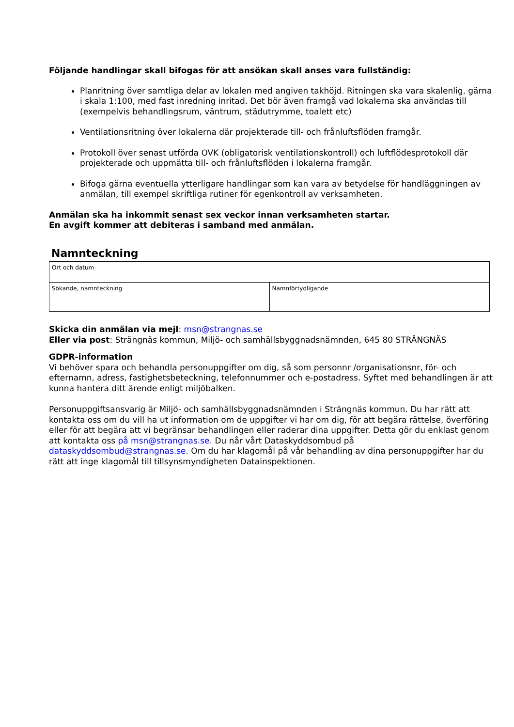Följande handlingar skall bifogas för att ansökan skall anses vara fullständig:
Planritning över samtliga delar av lokalen med angiven takhöjd. Ritningen ska vara skalenlig, gärna i skala 1:100, med fast inredning inritad. Det bör även framgå vad lokalerna ska användas till (exempelvis behandlingsrum, väntrum, städutrymme, toalett etc)
Ventilationsritning över lokalerna där projekterade till- och frånluftsflöden framgår.
Protokoll över senast utförda OVK (obligatorisk ventilationskontroll) och luftflödesprotokoll där projekterade och uppmätta till- och frånluftsflöden i lokalerna framgår.
Bifoga gärna eventuella ytterligare handlingar som kan vara av betydelse för handläggningen av anmälan, till exempel skriftliga rutiner för egenkontroll av verksamheten.
Anmälan ska ha inkommit senast sex veckor innan verksamheten startar.
En avgift kommer att debiteras i samband med anmälan.
Namnteckning
| Ort och datum | |
| Sökande, namnteckning | Namnförtydligande |
Skicka din anmälan via mejl: msn@strangnas.se
Eller via post: Strängnäs kommun, Miljö- och samhällsbyggnadsnämnden, 645 80 STRÄNGNÄS
GDPR-information
Vi behöver spara och behandla personuppgifter om dig, så som personnr /organisationsnr, för- och efternamn, adress, fastighetsbeteckning, telefonnummer och e-postadress. Syftet med behandlingen är att kunna hantera ditt ärende enligt miljöbalken.
Personuppgiftsansvarig är Miljö- och samhällsbyggnadsnämnden i Strängnäs kommun. Du har rätt att kontakta oss om du vill ha ut information om de uppgifter vi har om dig, för att begära rättelse, överföring eller för att begära att vi begränsar behandlingen eller raderar dina uppgifter. Detta gör du enklast genom att kontakta oss på msn@strangnas.se. Du når vårt Dataskyddsombud på dataskyddsombud@strangnas.se. Om du har klagomål på vår behandling av dina personuppgifter har du rätt att inge klagomål till tillsynsmyndigheten Datainspektionen.